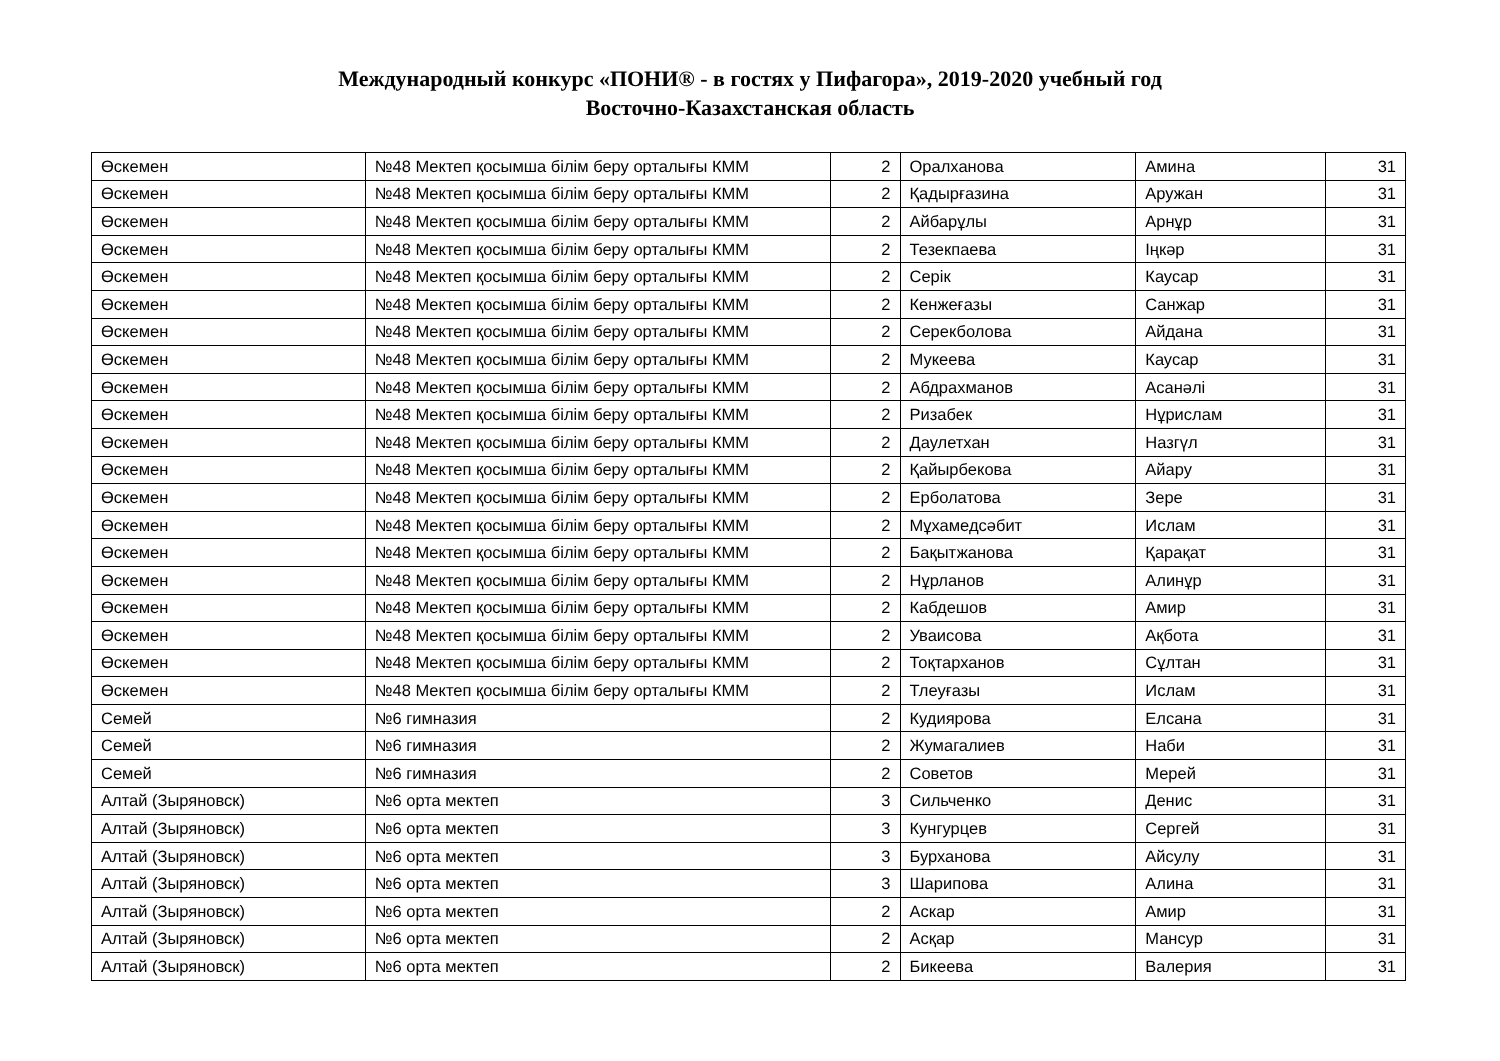Международный конкурс «ПОНИ® - в гостях у Пифагора», 2019-2020 учебный год
Восточно-Казахстанская область
| Өскемен | №48 Мектеп қосымша білім беру орталығы КММ | 2 | Оралханова | Амина | 31 |
| Өскемен | №48 Мектеп қосымша білім беру орталығы КММ | 2 | Қадырғазина | Аружан | 31 |
| Өскемен | №48 Мектеп қосымша білім беру орталығы КММ | 2 | Айбарұлы | Арнұр | 31 |
| Өскемен | №48 Мектеп қосымша білім беру орталығы КММ | 2 | Тезекпаева | Іңкәр | 31 |
| Өскемен | №48 Мектеп қосымша білім беру орталығы КММ | 2 | Серік | Каусар | 31 |
| Өскемен | №48 Мектеп қосымша білім беру орталығы КММ | 2 | Кенжеғазы | Санжар | 31 |
| Өскемен | №48 Мектеп қосымша білім беру орталығы КММ | 2 | Серекболова | Айдана | 31 |
| Өскемен | №48 Мектеп қосымша білім беру орталығы КММ | 2 | Мукеева | Каусар | 31 |
| Өскемен | №48 Мектеп қосымша білім беру орталығы КММ | 2 | Абдрахманов | Асанәлі | 31 |
| Өскемен | №48 Мектеп қосымша білім беру орталығы КММ | 2 | Ризабек | Нұрислам | 31 |
| Өскемен | №48 Мектеп қосымша білім беру орталығы КММ | 2 | Даулетхан | Назгүл | 31 |
| Өскемен | №48 Мектеп қосымша білім беру орталығы КММ | 2 | Қайырбекова | Айару | 31 |
| Өскемен | №48 Мектеп қосымша білім беру орталығы КММ | 2 | Ерболатова | Зере | 31 |
| Өскемен | №48 Мектеп қосымша білім беру орталығы КММ | 2 | Мұхамедсәбит | Ислам | 31 |
| Өскемен | №48 Мектеп қосымша білім беру орталығы КММ | 2 | Бақытжанова | Қарақат | 31 |
| Өскемен | №48 Мектеп қосымша білім беру орталығы КММ | 2 | Нұрланов | Алинұр | 31 |
| Өскемен | №48 Мектеп қосымша білім беру орталығы КММ | 2 | Кабдешов | Амир | 31 |
| Өскемен | №48 Мектеп қосымша білім беру орталығы КММ | 2 | Уваисова | Ақбота | 31 |
| Өскемен | №48 Мектеп қосымша білім беру орталығы КММ | 2 | Тоқтарханов | Сұлтан | 31 |
| Өскемен | №48 Мектеп қосымша білім беру орталығы КММ | 2 | Тлеуғазы | Ислам | 31 |
| Семей | №6 гимназия | 2 | Кудиярова | Елсана | 31 |
| Семей | №6 гимназия | 2 | Жумагалиев | Наби | 31 |
| Семей | №6 гимназия | 2 | Советов | Мерей | 31 |
| Алтай (Зыряновск) | №6 орта мектеп | 3 | Сильченко | Денис | 31 |
| Алтай (Зыряновск) | №6 орта мектеп | 3 | Кунгурцев | Сергей | 31 |
| Алтай (Зыряновск) | №6 орта мектеп | 3 | Бурханова | Айсулу | 31 |
| Алтай (Зыряновск) | №6 орта мектеп | 3 | Шарипова | Алина | 31 |
| Алтай (Зыряновск) | №6 орта мектеп | 2 | Аскар | Амир | 31 |
| Алтай (Зыряновск) | №6 орта мектеп | 2 | Асқар | Мансур | 31 |
| Алтай (Зыряновск) | №6 орта мектеп | 2 | Бикеева | Валерия | 31 |